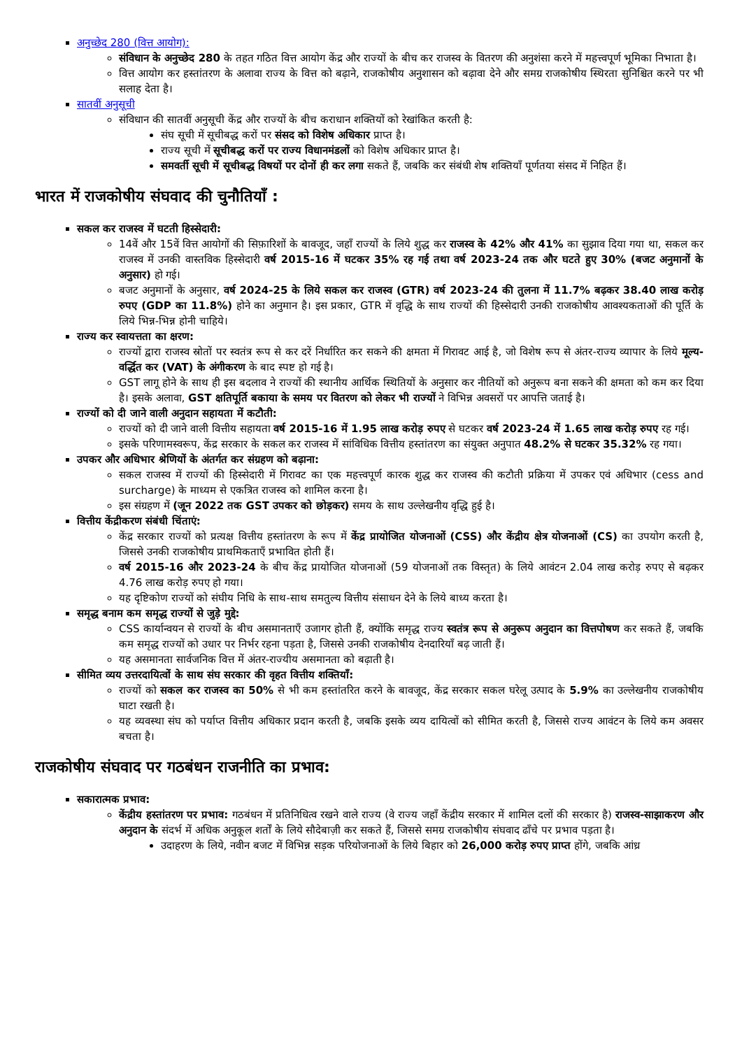अनुच्छेद 280 (वित्त आयोग):
संविधान के अनुच्छेद 280 के तहत गठित वित्त आयोग केंद्र और राज्यों के बीच कर राजस्व के वितरण की अनुशंसा करने में महत्त्वपूर्ण भूमिका निभाता है।
वित्त आयोग कर हस्तांतरण के अलावा राज्य के वित्त को बढ़ाने, राजकोषीय अनुशासन को बढ़ावा देने और समग्र राजकोषीय स्थिरता सुनिश्चित करने पर भी सलाह देता है।
सातवीं अनुसूची
संविधान की सातवीं अनुसूची केंद्र और राज्यों के बीच कराधान शक्तियों को रेखांकित करती है:
संघ सूची में सूचीबद्ध करों पर संसद को विशेष अधिकार प्राप्त है।
राज्य सूची में सूचीबद्ध करों पर राज्य विधानमंडलों को विशेष अधिकार प्राप्त है।
समवर्ती सूची में सूचीबद्ध विषयों पर दोनों ही कर लगा सकते हैं, जबकि कर संबंधी शेष शक्तियाँ पूर्णतया संसद में निहित हैं।
भारत में राजकोषीय संघवाद की चुनौतियाँ :
सकल कर राजस्व में घटती हिस्सेदारी:
14वें और 15वें वित्त आयोगों की सिफ़ारिशों के बावजूद, जहाँ राज्यों के लिये शुद्ध कर राजस्व के 42% और 41% का सुझाव दिया गया था, सकल कर राजस्व में उनकी वास्तविक हिस्सेदारी वर्ष 2015-16 में घटकर 35% रह गई तथा वर्ष 2023-24 तक और घटते हुए 30% (बजट अनुमानों के अनुसार) हो गई।
बजट अनुमानों के अनुसार, वर्ष 2024-25 के लिये सकल कर राजस्व (GTR) वर्ष 2023-24 की तुलना में 11.7% बढ़कर 38.40 लाख करोड़ रुपए (GDP का 11.8%) होने का अनुमान है। इस प्रकार, GTR में वृद्धि के साथ राज्यों की हिस्सेदारी उनकी राजकोषीय आवश्यकताओं की पूर्ति के लिये भिन्न-भिन्न होनी चाहिये।
राज्य कर स्वायत्तता का क्षरण:
राज्यों द्वारा राजस्व स्रोतों पर स्वतंत्र रूप से कर दरें निर्धारित कर सकने की क्षमता में गिरावट आई है, जो विशेष रूप से अंतर-राज्य व्यापार के लिये मूल्य-वर्द्धित कर (VAT) के अंगीकरण के बाद स्पष्ट हो गई है।
GST लागू होने के साथ ही इस बदलाव ने राज्यों की स्थानीय आर्थिक स्थितियों के अनुसार कर नीतियों को अनुरूप बना सकने की क्षमता को कम कर दिया है। इसके अलावा, GST क्षतिपूर्ति बकाया के समय पर वितरण को लेकर भी राज्यों ने विभिन्न अवसरों पर आपत्ति जताई है।
राज्यों को दी जाने वाली अनुदान सहायता में कटौती:
राज्यों को दी जाने वाली वित्तीय सहायता वर्ष 2015-16 में 1.95 लाख करोड़ रुपए से घटकर वर्ष 2023-24 में 1.65 लाख करोड़ रुपए रह गई।
इसके परिणामस्वरूप, केंद्र सरकार के सकल कर राजस्व में सांविधिक वित्तीय हस्तांतरण का संयुक्त अनुपात 48.2% से घटकर 35.32% रह गया।
उपकर और अधिभार श्रेणियों के अंतर्गत कर संग्रहण को बढ़ाना:
सकल राजस्व में राज्यों की हिस्सेदारी में गिरावट का एक महत्त्वपूर्ण कारक शुद्ध कर राजस्व की कटौती प्रक्रिया में उपकर एवं अधिभार (cess and surcharge) के माध्यम से एकत्रित राजस्व को शामिल करना है।
इस संग्रहण में (जून 2022 तक GST उपकर को छोड़कर) समय के साथ उल्लेखनीय वृद्धि हुई है।
वित्तीय केंद्रीकरण संबंधी चिंताएं:
केंद्र सरकार राज्यों को प्रत्यक्ष वित्तीय हस्तांतरण के रूप में केंद्र प्रायोजित योजनाओं (CSS) और केंद्रीय क्षेत्र योजनाओं (CS) का उपयोग करती है, जिससे उनकी राजकोषीय प्राथमिकताएँ प्रभावित होती हैं।
वर्ष 2015-16 और 2023-24 के बीच केंद्र प्रायोजित योजनाओं (59 योजनाओं तक विस्तृत) के लिये आवंटन 2.04 लाख करोड़ रुपए से बढ़कर 4.76 लाख करोड़ रुपए हो गया।
यह दृष्टिकोण राज्यों को संघीय निधि के साथ-साथ समतुल्य वित्तीय संसाधन देने के लिये बाध्य करता है।
समृद्ध बनाम कम समृद्ध राज्यों से जुड़े मुद्दे:
CSS कार्यान्वयन से राज्यों के बीच असमानताएँ उजागर होती हैं, क्योंकि समृद्ध राज्य स्वतंत्र रूप से अनुरूप अनुदान का वित्तपोषण कर सकते हैं, जबकि कम समृद्ध राज्यों को उधार पर निर्भर रहना पड़ता है, जिससे उनकी राजकोषीय देनदारियाँ बढ़ जाती हैं।
यह असमानता सार्वजनिक वित्त में अंतर-राज्यीय असमानता को बढ़ाती है।
सीमित व्यय उत्तरदायित्वों के साथ संघ सरकार की वृहत वित्तीय शक्तियाँ:
राज्यों को सकल कर राजस्व का 50% से भी कम हस्तांतरित करने के बावजूद, केंद्र सरकार सकल घरेलू उत्पाद के 5.9% का उल्लेखनीय राजकोषीय घाटा रखती है।
यह व्यवस्था संघ को पर्याप्त वित्तीय अधिकार प्रदान करती है, जबकि इसके व्यय दायित्वों को सीमित करती है, जिससे राज्य आवंटन के लिये कम अवसर बचता है।
राजकोषीय संघवाद पर गठबंधन राजनीति का प्रभाव:
सकारात्मक प्रभाव:
केंद्रीय हस्तांतरण पर प्रभाव: गठबंधन में प्रतिनिधित्व रखने वाले राज्य (वे राज्य जहाँ केंद्रीय सरकार में शामिल दलों की सरकार है) राजस्व-साझाकरण और अनुदान के संदर्भ में अधिक अनुकूल शर्तों के लिये सौदेबाज़ी कर सकते हैं, जिससे समग्र राजकोषीय संघवाद ढाँचे पर प्रभाव पड़ता है।
उदाहरण के लिये, नवीन बजट में विभिन्न सड़क परियोजनाओं के लिये बिहार को 26,000 करोड़ रुपए प्राप्त होंगे, जबकि आंध्र